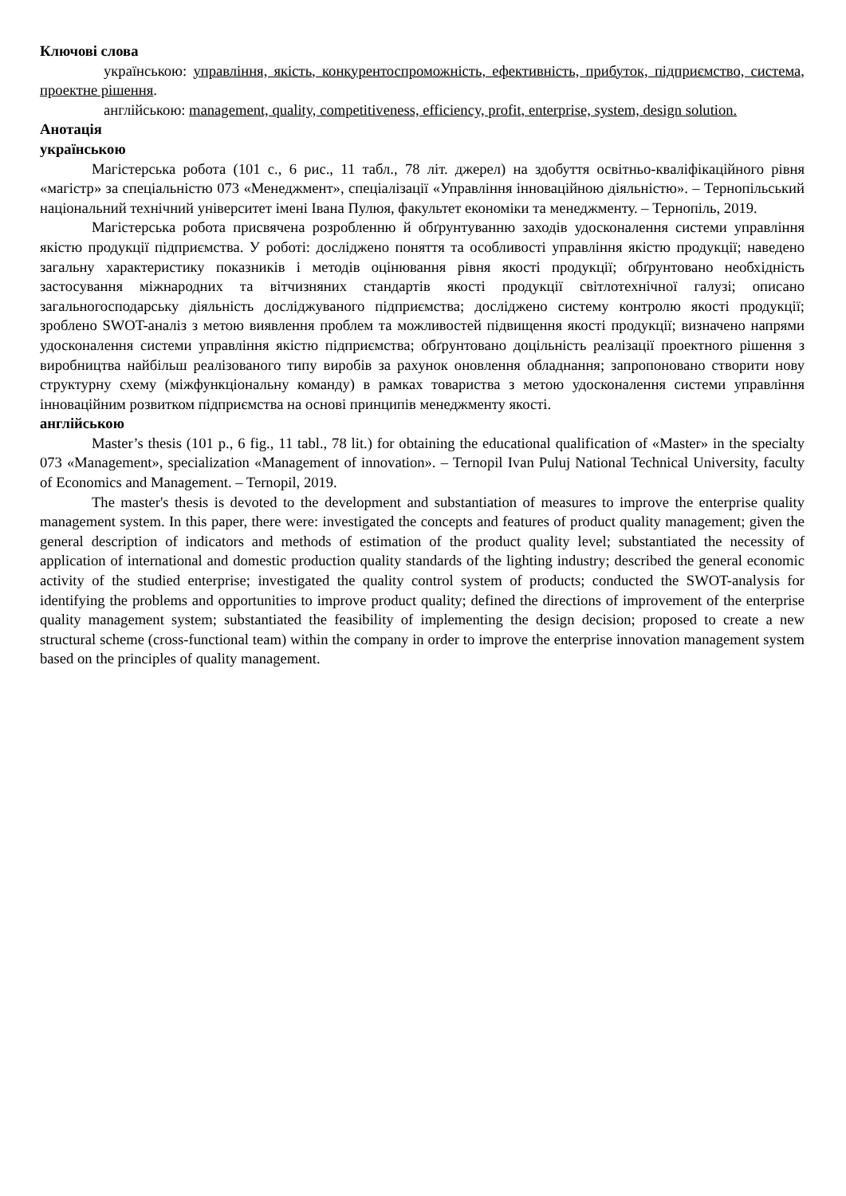Ключові слова
українською: управління, якість, конкурентоспроможність, ефективність, прибуток, підприємство, система, проектне рішення.
англійською: management, quality, competitiveness, efficiency, profit, enterprise, system, design solution.
Анотація
українською
Магістерська робота (101 с., 6 рис., 11 табл., 78 літ. джерел) на здобуття освітньо-кваліфікаційного рівня «магістр» за спеціальністю 073 «Менеджмент», спеціалізації «Управління інноваційною діяльністю». – Тернопільський національний технічний університет імені Івана Пулюя, факультет економіки та менеджменту. – Тернопіль, 2019.
Магістерська робота присвячена розробленню й обґрунтуванню заходів удосконалення системи управління якістю продукції підприємства. У роботі: досліджено поняття та особливості управління якістю продукції; наведено загальну характеристику показників і методів оцінювання рівня якості продукції; обґрунтовано необхідність застосування міжнародних та вітчизняних стандартів якості продукції світлотехнічної галузі; описано загальногосподарську діяльність досліджуваного підприємства; досліджено систему контролю якості продукції; зроблено SWOT-аналіз з метою виявлення проблем та можливостей підвищення якості продукції; визначено напрями удосконалення системи управління якістю підприємства; обґрунтовано доцільність реалізації проектного рішення з виробництва найбільш реалізованого типу виробів за рахунок оновлення обладнання; запропоновано створити нову структурну схему (міжфункціональну команду) в рамках товариства з метою удосконалення системи управління інноваційним розвитком підприємства на основі принципів менеджменту якості.
англійською
Master’s thesis (101 p., 6 fig., 11 tabl., 78 lit.) for obtaining the educational qualification of «Master» in the specialty 073 «Management», specialization «Management of innovation». – Ternopil Ivan Puluj National Technical University, faculty of Economics and Management. – Ternopil, 2019.
The master's thesis is devoted to the development and substantiation of measures to improve the enterprise quality management system. In this paper, there were: investigated the concepts and features of product quality management; given the general description of indicators and methods of estimation of the product quality level; substantiated the necessity of application of international and domestic production quality standards of the lighting industry; described the general economic activity of the studied enterprise; investigated the quality control system of products; conducted the SWOT-analysis for identifying the problems and opportunities to improve product quality; defined the directions of improvement of the enterprise quality management system; substantiated the feasibility of implementing the design decision; proposed to create a new structural scheme (cross-functional team) within the company in order to improve the enterprise innovation management system based on the principles of quality management.